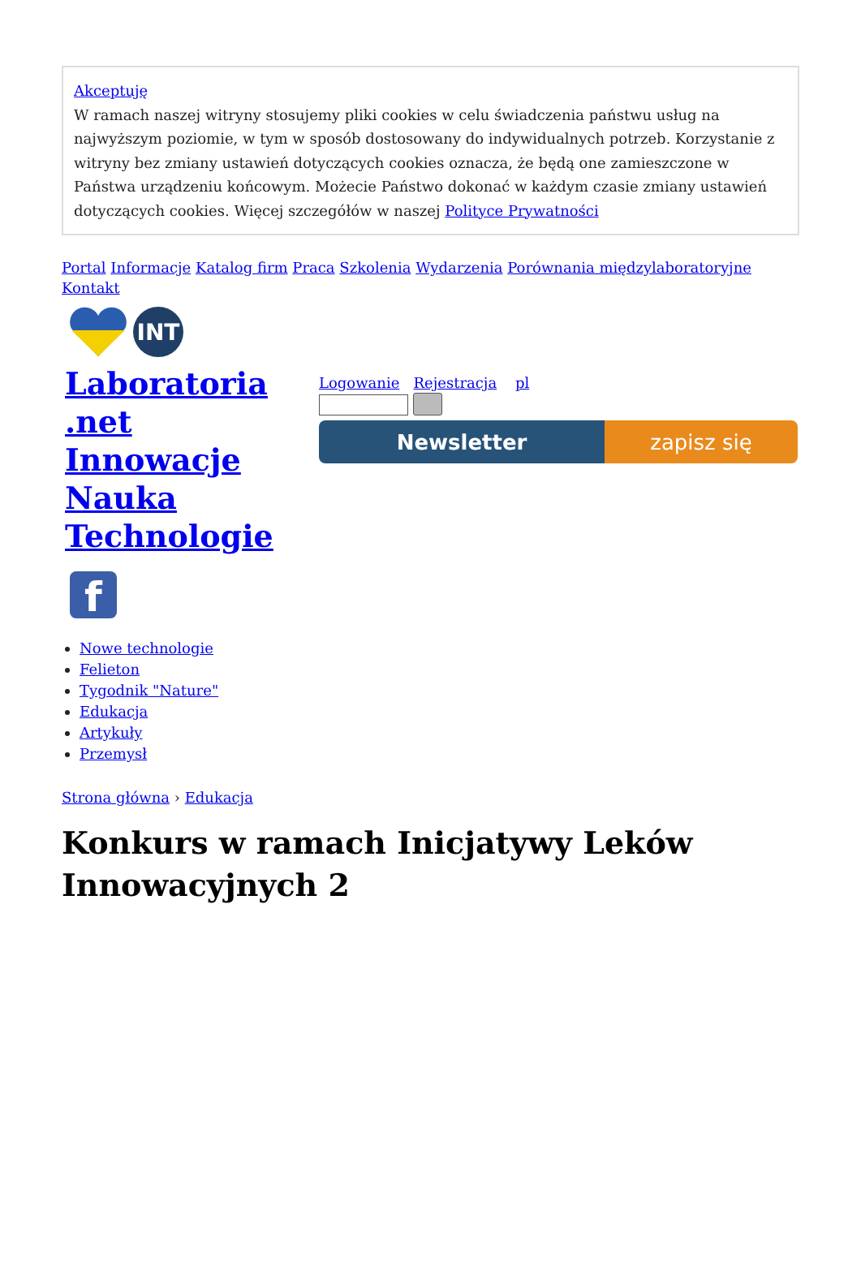Akceptuję
W ramach naszej witryny stosujemy pliki cookies w celu świadczenia państwu usług na najwyższym poziomie, w tym w sposób dostosowany do indywidualnych potrzeb. Korzystanie z witryny bez zmiany ustawień dotyczących cookies oznacza, że będą one zamieszczone w Państwa urządzeniu końcowym. Możecie Państwo dokonać w każdym czasie zmiany ustawień dotyczących cookies. Więcej szczegółów w naszej Polityce Prywatności
Portal Informacje Katalog firm Praca Szkolenia Wydarzenia Porównania międzylaboratoryjne Kontakt
INT
Laboratoria
.net
Innowacje
Nauka
Technologie
f
Logowanie Rejestracja pl
Newsletter zapisz się
Nowe technologie
Felieton
Tygodnik "Nature"
Edukacja
Artykuły
Przemysł
Strona główna › Edukacja
Konkurs w ramach Inicjatywy Leków Innowacyjnych 2